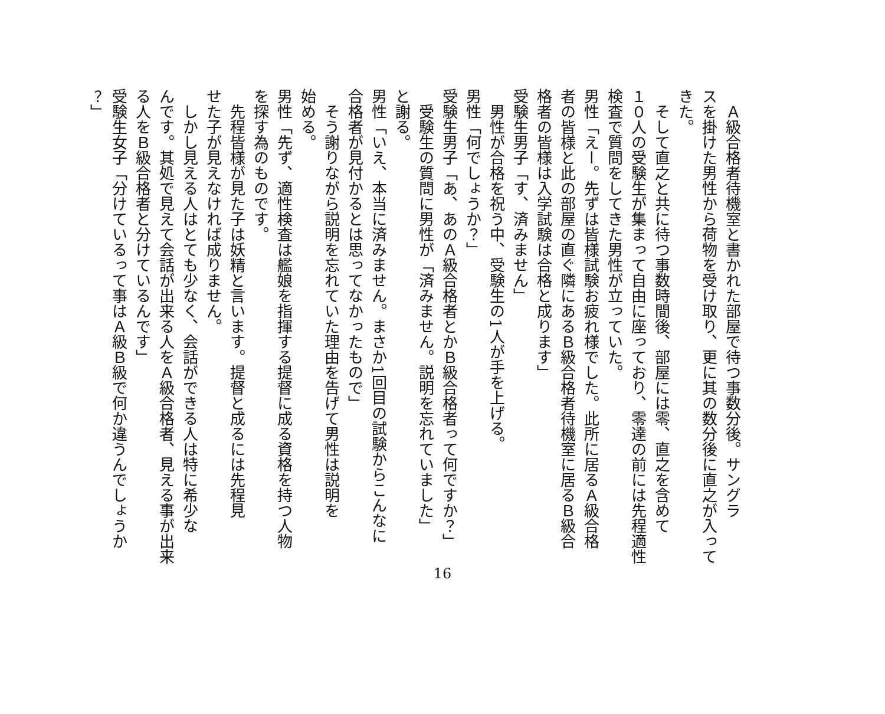Ａ級合格者待機室と書かれた部屋で待つ事数分後。サングラ
スを掛けた男性から荷物を受け取り、更に其の数分後に直之が入って
きた。
　そして直之と共に待つ事数時間後、部屋には零、直之を含めて
１０人の受験生が集まって自由に座っており、零達の前には先程適性
検査で質問をしてきた男性が立っていた。
男性「えー。先ずは皆様試験お疲れ様でした。此所に居るＡ級合格
者の皆様と此の部屋の直ぐ隣にあるＢ級合格者待機室に居るＢ級合
格者の皆様は入学試験は合格と成ります」
受験生男子「す、済みません」
　男性が合格を祝う中、受験生の1人が手を上げる。
男性「何でしょうか？」
受験生男子「あ、あのＡ級合格者とかＢ級合格者って何ですか？」
　受験生の質問に男性が「済みません。説明を忘れていました」
と謝る。
男性「いえ、本当に済みません。まさか1回目の試験からこんなに
合格者が見付かるとは思ってなかったもので」
　そう謝りながら説明を忘れていた理由を告げて男性は説明を
始める。
男性「先ず、適性検査は艦娘を指揮する提督に成る資格を持つ人物
を探す為のものです。
　先程皆様が見た子は妖精と言います。提督と成るには先程見
せた子が見えなければ成りません。
　しかし見える人はとても少なく、会話ができる人は特に希少な
んです。其処で見えて会話が出来る人をＡ級合格者、見える事が出来
る人をＢ級合格者と分けているんです」
受験生女子「分けているって事はＡ級Ｂ級で何か違うんでしょうか
？」
16